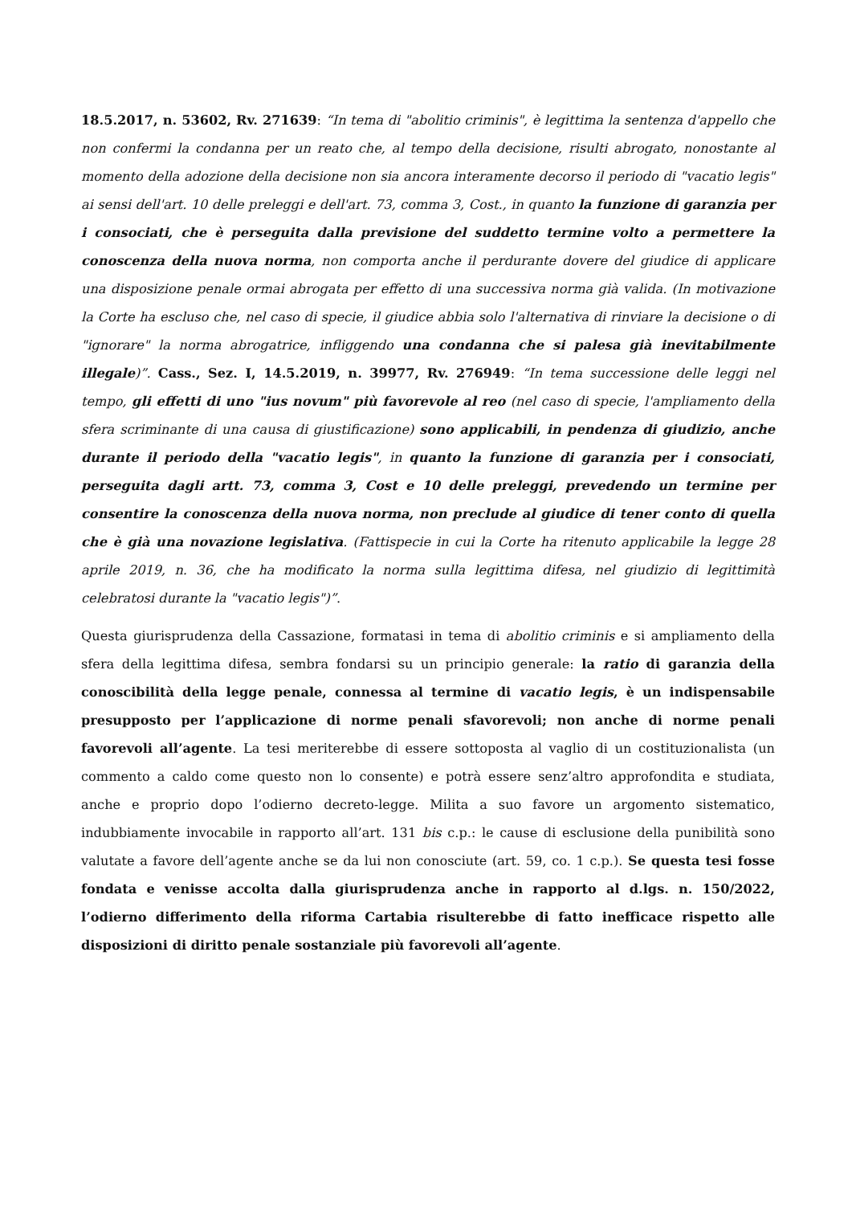18.5.2017, n. 53602, Rv. 271639: “In tema di "abolitio criminis", è legittima la sentenza d'appello che non confermi la condanna per un reato che, al tempo della decisione, risulti abrogato, nonostante al momento della adozione della decisione non sia ancora interamente decorso il periodo di "vacatio legis" ai sensi dell'art. 10 delle preleggi e dell'art. 73, comma 3, Cost., in quanto la funzione di garanzia per i consociati, che è perseguita dalla previsione del suddetto termine volto a permettere la conoscenza della nuova norma, non comporta anche il perdurante dovere del giudice di applicare una disposizione penale ormai abrogata per effetto di una successiva norma già valida. (In motivazione la Corte ha escluso che, nel caso di specie, il giudice abbia solo l'alternativa di rinviare la decisione o di "ignorare" la norma abrogatrice, infliggendo una condanna che si palesa già inevitabilmente illegale)”. Cass., Sez. I, 14.5.2019, n. 39977, Rv. 276949: “In tema successione delle leggi nel tempo, gli effetti di uno "ius novum" più favorevole al reo (nel caso di specie, l'ampliamento della sfera scriminante di una causa di giustificazione) sono applicabili, in pendenza di giudizio, anche durante il periodo della "vacatio legis", in quanto la funzione di garanzia per i consociati, perseguita dagli artt. 73, comma 3, Cost e 10 delle preleggi, prevedendo un termine per consentire la conoscenza della nuova norma, non preclude al giudice di tener conto di quella che è già una novazione legislativa. (Fattispecie in cui la Corte ha ritenuto applicabile la legge 28 aprile 2019, n. 36, che ha modificato la norma sulla legittima difesa, nel giudizio di legittimità celebratosi durante la "vacatio legis")”.
Questa giurisprudenza della Cassazione, formatasi in tema di abolitio criminis e si ampliamento della sfera della legittima difesa, sembra fondarsi su un principio generale: la ratio di garanzia della conoscibilità della legge penale, connessa al termine di vacatio legis, è un indispensabile presupposto per l’applicazione di norme penali sfavorevoli; non anche di norme penali favorevoli all’agente. La tesi meriterebbe di essere sottoposta al vaglio di un costituzionalista (un commento a caldo come questo non lo consente) e potrà essere senz’altro approfondita e studiata, anche e proprio dopo l’odierno decreto-legge. Milita a suo favore un argomento sistematico, indubbiamente invocabile in rapporto all’art. 131 bis c.p.: le cause di esclusione della punibilità sono valutate a favore dell’agente anche se da lui non conosciute (art. 59, co. 1 c.p.). Se questa tesi fosse fondata e venisse accolta dalla giurisprudenza anche in rapporto al d.lgs. n. 150/2022, l’odierno differimento della riforma Cartabia risulterebbe di fatto inefficace rispetto alle disposizioni di diritto penale sostanziale più favorevoli all’agente.